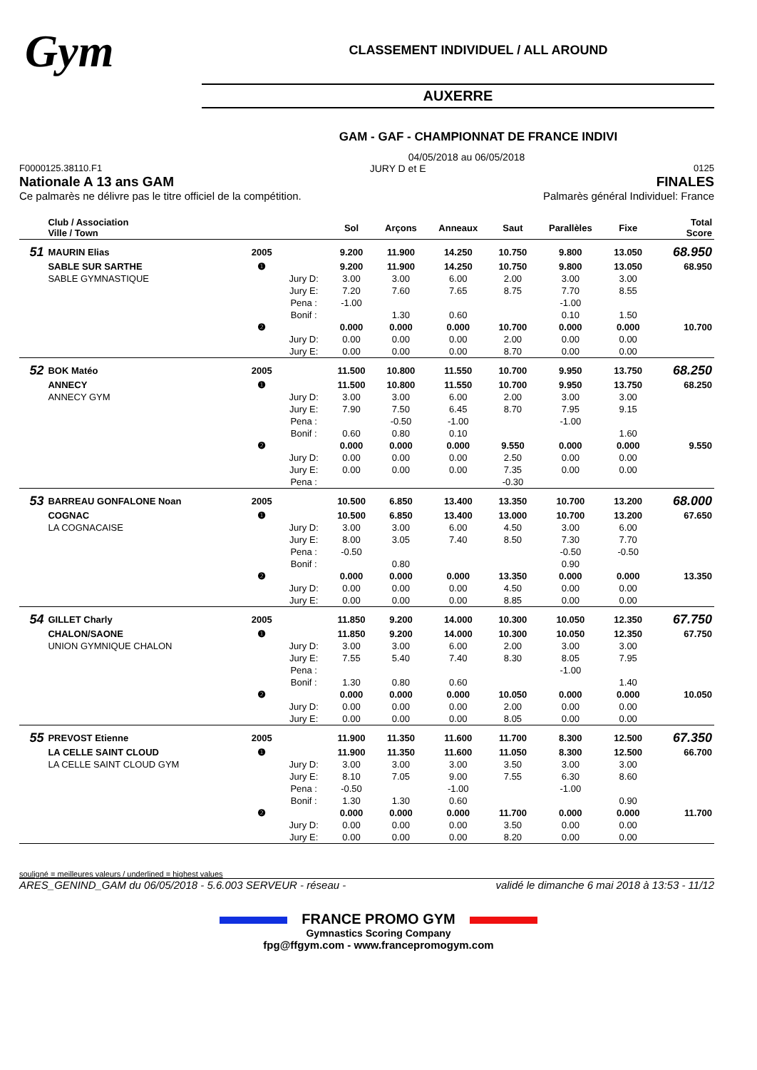Gym
CLASSEMENT INDIVIDUEL / ALL AROUND
AUXERRE
GAM - GAF - CHAMPIONNAT DE FRANCE INDIVI
04/05/2018 au 06/05/2018
F0000125.38110.F1 JURY D et E 0125
Nationale A 13 ans GAM FINALES
Ce palmarès ne délivre pas le titre officiel de la compétition. Palmarès général Individuel: France
| | Club / Association Ville / Town | | | Sol | Arçons | Anneaux | Saut | Parallèles | Fixe | Total Score |
| --- | --- | --- | --- | --- | --- | --- | --- | --- | --- | --- |
| 51 | MAURIN Elias | 2005 | | 9.200 | 11.900 | 14.250 | 10.750 | 9.800 | 13.050 | 68.950 |
| | SABLE SUR SARTHE | ❶ | | 9.200 | 11.900 | 14.250 | 10.750 | 9.800 | 13.050 | 68.950 |
| | SABLE GYMNASTIQUE | | Jury D: | 3.00 | 3.00 | 6.00 | 2.00 | 3.00 | 3.00 | |
| | | | Jury E: | 7.20 | 7.60 | 7.65 | 8.75 | 7.70 | 8.55 | |
| | | | Pena : | -1.00 | | | | -1.00 | | |
| | | | Bonif : | | 1.30 | 0.60 | | 0.10 | 1.50 | |
| | | ❷ | | 0.000 | 0.000 | 0.000 | 10.700 | 0.000 | 0.000 | 10.700 |
| | | | Jury D: | 0.00 | 0.00 | 0.00 | 2.00 | 0.00 | 0.00 | |
| | | | Jury E: | 0.00 | 0.00 | 0.00 | 8.70 | 0.00 | 0.00 | |
| 52 | BOK Matéo | 2005 | | 11.500 | 10.800 | 11.550 | 10.700 | 9.950 | 13.750 | 68.250 |
| | ANNECY | ❶ | | 11.500 | 10.800 | 11.550 | 10.700 | 9.950 | 13.750 | 68.250 |
| | ANNECY GYM | | Jury D: | 3.00 | 3.00 | 6.00 | 2.00 | 3.00 | 3.00 | |
| | | | Jury E: | 7.90 | 7.50 | 6.45 | 8.70 | 7.95 | 9.15 | |
| | | | Pena : | | -0.50 | -1.00 | | -1.00 | | |
| | | | Bonif : | 0.60 | 0.80 | 0.10 | | | 1.60 | |
| | | ❷ | | 0.000 | 0.000 | 0.000 | 9.550 | 0.000 | 0.000 | 9.550 |
| | | | Jury D: | 0.00 | 0.00 | 0.00 | 2.50 | 0.00 | 0.00 | |
| | | | Jury E: | 0.00 | 0.00 | 0.00 | 7.35 | 0.00 | 0.00 | |
| | | | Pena : | | | | -0.30 | | | |
| 53 | BARREAU GONFALONE Noan | 2005 | | 10.500 | 6.850 | 13.400 | 13.350 | 10.700 | 13.200 | 68.000 |
| | COGNAC | ❶ | | 10.500 | 6.850 | 13.400 | 13.000 | 10.700 | 13.200 | 67.650 |
| | LA COGNACAISE | | Jury D: | 3.00 | 3.00 | 6.00 | 4.50 | 3.00 | 6.00 | |
| | | | Jury E: | 8.00 | 3.05 | 7.40 | 8.50 | 7.30 | 7.70 | |
| | | | Pena : | -0.50 | | | | -0.50 | -0.50 | |
| | | | Bonif : | | 0.80 | | | 0.90 | | |
| | | ❷ | | 0.000 | 0.000 | 0.000 | 13.350 | 0.000 | 0.000 | 13.350 |
| | | | Jury D: | 0.00 | 0.00 | 0.00 | 4.50 | 0.00 | 0.00 | |
| | | | Jury E: | 0.00 | 0.00 | 0.00 | 8.85 | 0.00 | 0.00 | |
| 54 | GILLET Charly | 2005 | | 11.850 | 9.200 | 14.000 | 10.300 | 10.050 | 12.350 | 67.750 |
| | CHALON/SAONE | ❶ | | 11.850 | 9.200 | 14.000 | 10.300 | 10.050 | 12.350 | 67.750 |
| | UNION GYMNIQUE CHALON | | Jury D: | 3.00 | 3.00 | 6.00 | 2.00 | 3.00 | 3.00 | |
| | | | Jury E: | 7.55 | 5.40 | 7.40 | 8.30 | 8.05 | 7.95 | |
| | | | Pena : | | | | | -1.00 | | |
| | | | Bonif : | 1.30 | 0.80 | 0.60 | | | 1.40 | |
| | | ❷ | | 0.000 | 0.000 | 0.000 | 10.050 | 0.000 | 0.000 | 10.050 |
| | | | Jury D: | 0.00 | 0.00 | 0.00 | 2.00 | 0.00 | 0.00 | |
| | | | Jury E: | 0.00 | 0.00 | 0.00 | 8.05 | 0.00 | 0.00 | |
| 55 | PREVOST Etienne | 2005 | | 11.900 | 11.350 | 11.600 | 11.700 | 8.300 | 12.500 | 67.350 |
| | LA CELLE SAINT CLOUD | ❶ | | 11.900 | 11.350 | 11.600 | 11.050 | 8.300 | 12.500 | 66.700 |
| | LA CELLE SAINT CLOUD GYM | | Jury D: | 3.00 | 3.00 | 3.00 | 3.50 | 3.00 | 3.00 | |
| | | | Jury E: | 8.10 | 7.05 | 9.00 | 7.55 | 6.30 | 8.60 | |
| | | | Pena : | -0.50 | | -1.00 | | -1.00 | | |
| | | | Bonif : | 1.30 | 1.30 | 0.60 | | | 0.90 | |
| | | ❷ | | 0.000 | 0.000 | 0.000 | 11.700 | 0.000 | 0.000 | 11.700 |
| | | | Jury D: | 0.00 | 0.00 | 0.00 | 3.50 | 0.00 | 0.00 | |
| | | | Jury E: | 0.00 | 0.00 | 0.00 | 8.20 | 0.00 | 0.00 | |
souligné = meilleures valeurs / underlined = highest values
ARES_GENIND_GAM du 06/05/2018 - 5.6.003 SERVEUR - réseau - validé le dimanche 6 mai 2018 à 13:53 - 11/12
FRANCE PROMO GYM
Gymnastics Scoring Company
fpg@ffgym.com - www.francepromogym.com